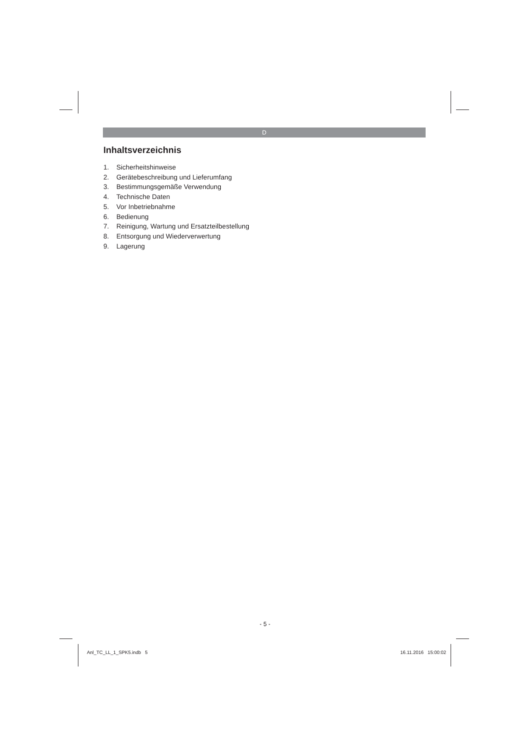D
Inhaltsverzeichnis
1. Sicherheitshinweise
2. Gerätebeschreibung und Lieferumfang
3. Bestimmungsgemäße Verwendung
4. Technische Daten
5. Vor Inbetriebnahme
6. Bedienung
7. Reinigung, Wartung und Ersatzteilbestellung
8. Entsorgung und Wiederverwertung
9. Lagerung
- 5 -
Anl_TC_LL_1_SPK5.indb 5 16.11.2016 15:00:02